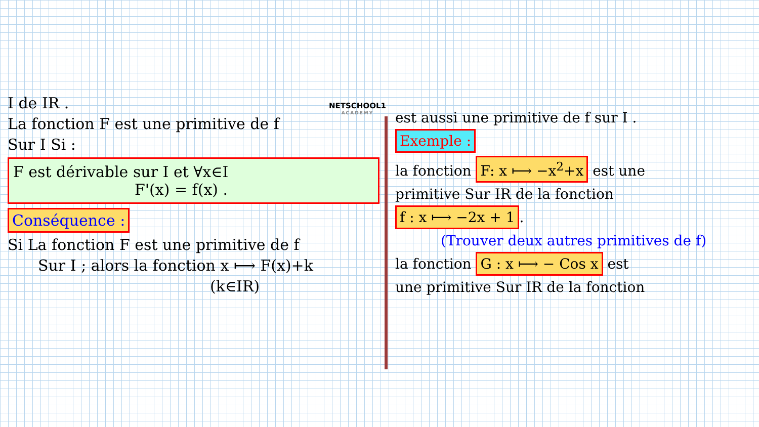NETSCHOOL1
ACADEMY
I de IR .
La fonction F est une primitive de f
Sur I Si :
F est dérivable sur I et ∀x∈I
F'(x) = f(x) .
Conséquence :
Si La fonction F est une primitive de f
Sur I ; alors la fonction x ⟼ F(x)+k
(k∈IR)
est aussi une primitive de f sur I .
Exemple :
la fonction F: x ⟼ −x<sup>2</sup>+x est une
primitive Sur IR de la fonction
f : x ⟼ −2x + 1.
(Trouver deux autres primitives de f)
la fonction G : x ⟼ − Cos x est
une primitive Sur IR de la fonction